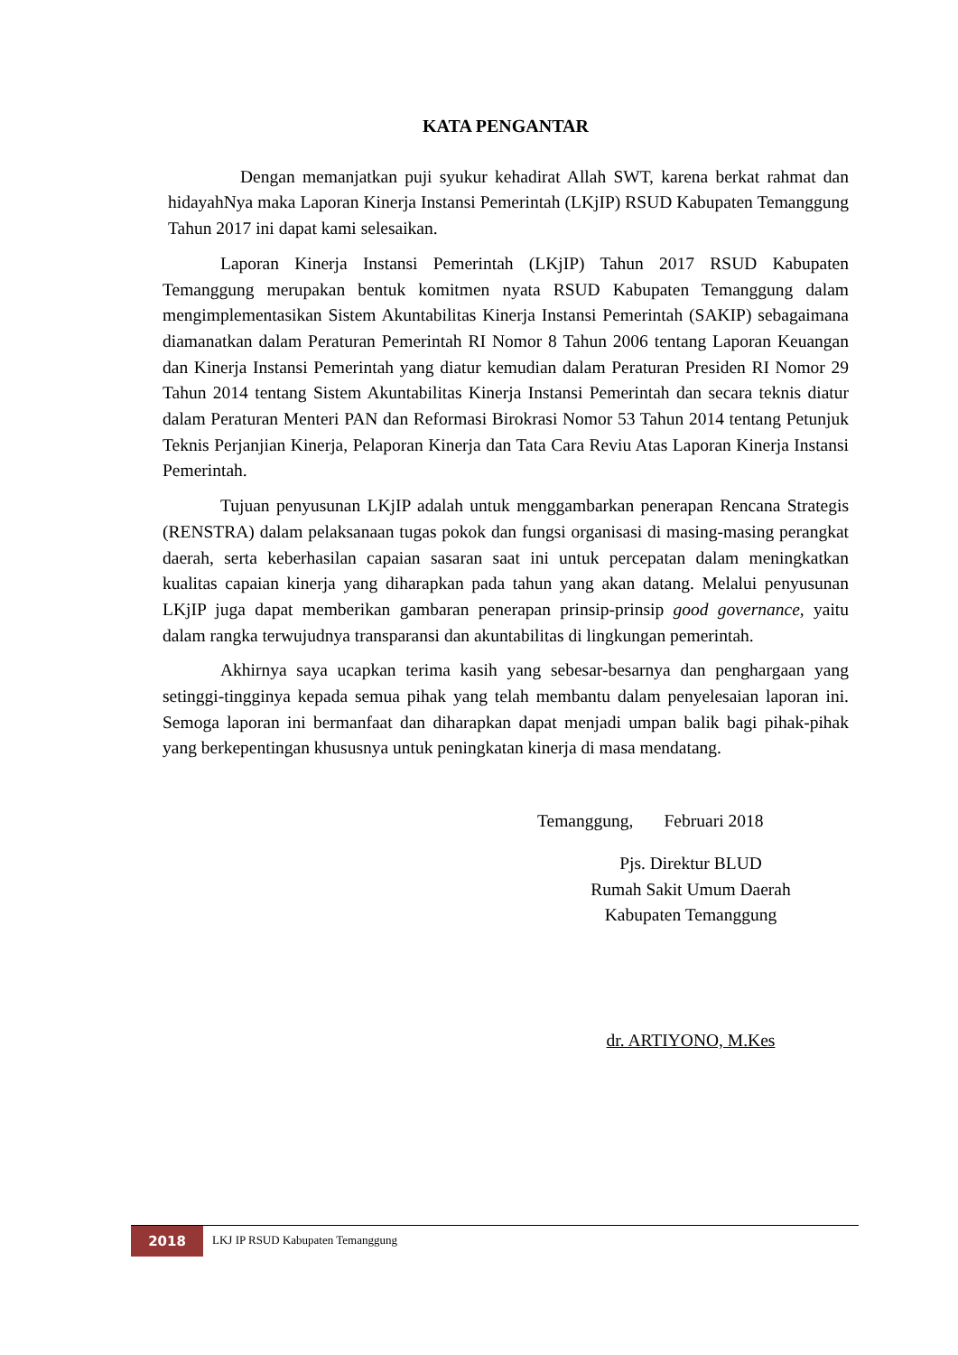KATA PENGANTAR
Dengan memanjatkan puji syukur kehadirat Allah SWT, karena berkat rahmat dan hidayahNya maka Laporan Kinerja Instansi Pemerintah (LKjIP) RSUD Kabupaten Temanggung Tahun 2017 ini dapat kami selesaikan.
Laporan Kinerja Instansi Pemerintah (LKjIP) Tahun 2017 RSUD Kabupaten Temanggung merupakan bentuk komitmen nyata RSUD Kabupaten Temanggung dalam mengimplementasikan Sistem Akuntabilitas Kinerja Instansi Pemerintah (SAKIP) sebagaimana diamanatkan dalam Peraturan Pemerintah RI Nomor 8 Tahun 2006 tentang Laporan Keuangan dan Kinerja Instansi Pemerintah yang diatur kemudian dalam Peraturan Presiden RI Nomor 29 Tahun 2014 tentang Sistem Akuntabilitas Kinerja Instansi Pemerintah dan secara teknis diatur dalam Peraturan Menteri PAN dan Reformasi Birokrasi Nomor 53 Tahun 2014 tentang Petunjuk Teknis Perjanjian Kinerja, Pelaporan Kinerja dan Tata Cara Reviu Atas Laporan Kinerja Instansi Pemerintah.
Tujuan penyusunan LKjIP adalah untuk menggambarkan penerapan Rencana Strategis (RENSTRA) dalam pelaksanaan tugas pokok dan fungsi organisasi di masing-masing perangkat daerah, serta keberhasilan capaian sasaran saat ini untuk percepatan dalam meningkatkan kualitas capaian kinerja yang diharapkan pada tahun yang akan datang. Melalui penyusunan LKjIP juga dapat memberikan gambaran penerapan prinsip-prinsip good governance, yaitu dalam rangka terwujudnya transparansi dan akuntabilitas di lingkungan pemerintah.
Akhirnya saya ucapkan terima kasih yang sebesar-besarnya dan penghargaan yang setinggi-tingginya kepada semua pihak yang telah membantu dalam penyelesaian laporan ini. Semoga laporan ini bermanfaat dan diharapkan dapat menjadi umpan balik bagi pihak-pihak yang berkepentingan khususnya untuk peningkatan kinerja di masa mendatang.
Temanggung, Februari 2018
Pjs. Direktur BLUD
Rumah Sakit Umum Daerah
Kabupaten Temanggung
dr. ARTIYONO, M.Kes
2018
LKJ IP RSUD Kabupaten Temanggung